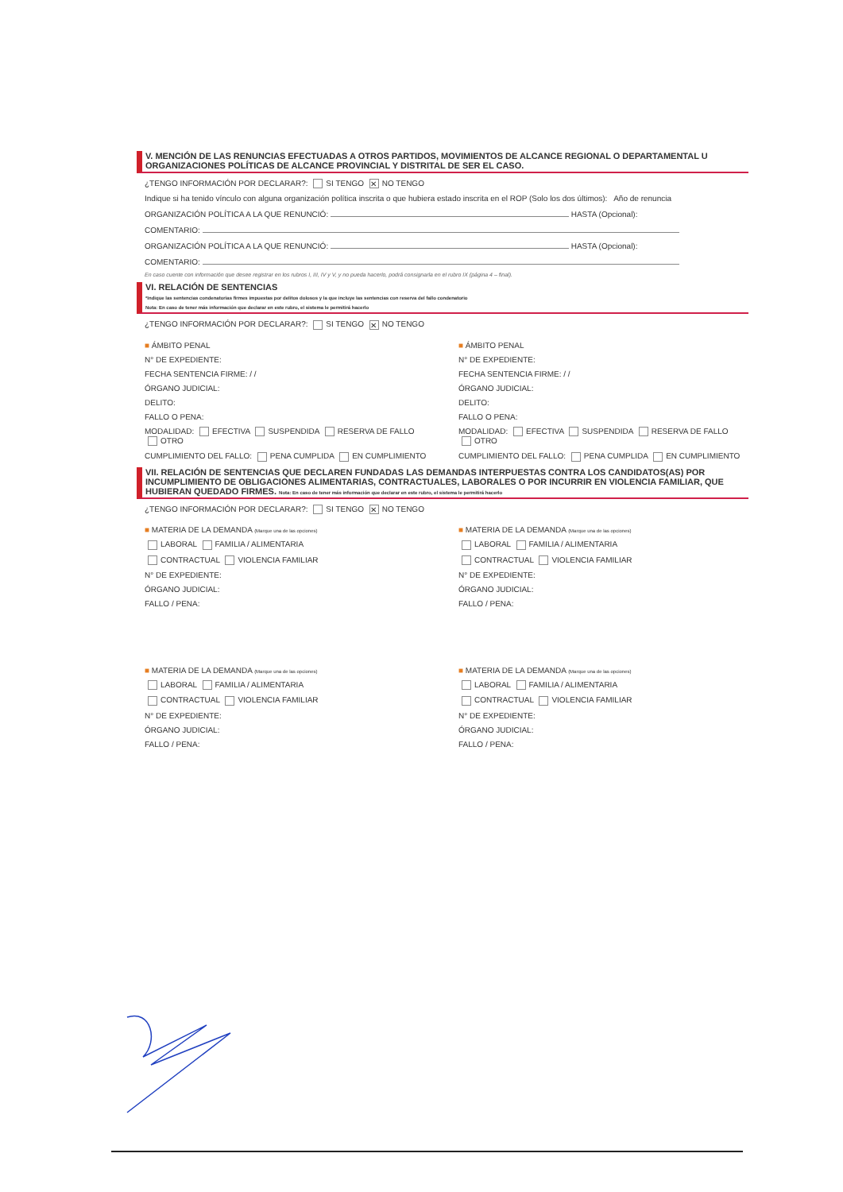V. MENCIÓN DE LAS RENUNCIAS EFECTUADAS A OTROS PARTIDOS, MOVIMIENTOS DE ALCANCE REGIONAL O DEPARTAMENTAL U ORGANIZACIONES POLÍTICAS DE ALCANCE PROVINCIAL Y DISTRITAL DE SER EL CASO.
¿TENGO INFORMACIÓN POR DECLARAR?: SI TENGO ✕ NO TENGO
Indique si ha tenido vínculo con alguna organización política inscrita o que hubiera estado inscrita en el ROP (Solo los dos últimos): Año de renuncia
ORGANIZACIÓN POLÍTICA A LA QUE RENUNCIÓ: HASTA (Opcional):
COMENTARIO:
ORGANIZACIÓN POLÍTICA A LA QUE RENUNCIÓ: HASTA (Opcional):
COMENTARIO:
En caso cuente con información que desee registrar en los rubros I, III, IV y V, y no pueda hacerlo, podrá consignarla en el rubro IX (página 4 – final).
VI. RELACIÓN DE SENTENCIAS
*Indique las sentencias condenatorias firmes impuestas por delitos dolosos y la que incluye las sentencias con reserva del fallo condenatorio
Nota: En caso de tener más información que declarar en este rubro, el sistema le permitirá hacerlo
¿TENGO INFORMACIÓN POR DECLARAR?: SI TENGO ✕ NO TENGO
■ ÁMBITO PENAL
N° DE EXPEDIENTE:
FECHA SENTENCIA FIRME: / /
ÓRGANO JUDICIAL:
DELITO:
FALLO O PENA:
MODALIDAD: EFECTIVA SUSPENDIDA RESERVA DE FALLO OTRO
CUMPLIMIENTO DEL FALLO: PENA CUMPLIDA EN CUMPLIMIENTO
■ ÁMBITO PENAL
N° DE EXPEDIENTE:
FECHA SENTENCIA FIRME: / /
ÓRGANO JUDICIAL:
DELITO:
FALLO O PENA:
MODALIDAD: EFECTIVA SUSPENDIDA RESERVA DE FALLO OTRO
CUMPLIMIENTO DEL FALLO: PENA CUMPLIDA EN CUMPLIMIENTO
VII. RELACIÓN DE SENTENCIAS QUE DECLAREN FUNDADAS LAS DEMANDAS INTERPUESTAS CONTRA LOS CANDIDATOS(AS) POR INCUMPLIMIENTO DE OBLIGACIONES ALIMENTARIAS, CONTRACTUALES, LABORALES O POR INCURRIR EN VIOLENCIA FAMILIAR, QUE HUBIERAN QUEDADO FIRMES. Nota: En caso de tener más información que declarar en este rubro, el sistema le permitirá hacerlo
¿TENGO INFORMACIÓN POR DECLARAR?: SI TENGO ✕ NO TENGO
■ MATERIA DE LA DEMANDA (Marque una de las opciones)
LABORAL FAMILIA / ALIMENTARIA
CONTRACTUAL VIOLENCIA FAMILIAR
N° DE EXPEDIENTE:
ÓRGANO JUDICIAL:
FALLO / PENA:
■ MATERIA DE LA DEMANDA (Marque una de las opciones)
LABORAL FAMILIA / ALIMENTARIA
CONTRACTUAL VIOLENCIA FAMILIAR
N° DE EXPEDIENTE:
ÓRGANO JUDICIAL:
FALLO / PENA:
■ MATERIA DE LA DEMANDA (Marque una de las opciones)
LABORAL FAMILIA / ALIMENTARIA
CONTRACTUAL VIOLENCIA FAMILIAR
N° DE EXPEDIENTE:
ÓRGANO JUDICIAL:
FALLO / PENA:
■ MATERIA DE LA DEMANDA (Marque una de las opciones)
LABORAL FAMILIA / ALIMENTARIA
CONTRACTUAL VIOLENCIA FAMILIAR
N° DE EXPEDIENTE:
ÓRGANO JUDICIAL:
FALLO / PENA: